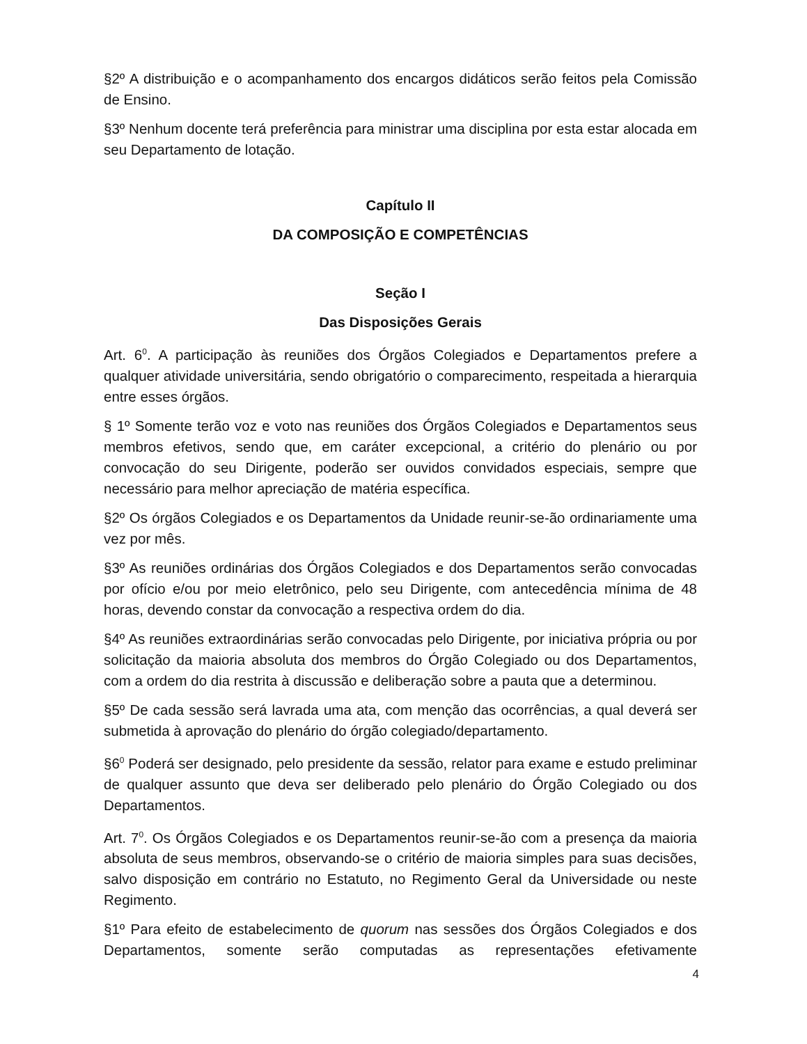§2º A distribuição e o acompanhamento dos encargos didáticos serão feitos pela Comissão de Ensino.
§3º Nenhum docente terá preferência para ministrar uma disciplina por esta estar alocada em seu Departamento de lotação.
Capítulo II
DA COMPOSIÇÃO E COMPETÊNCIAS
Seção I
Das Disposições Gerais
Art. 6<sup>0</sup>. A participação às reuniões dos Órgãos Colegiados e Departamentos prefere a qualquer atividade universitária, sendo obrigatório o comparecimento, respeitada a hierarquia entre esses órgãos.
§ 1º Somente terão voz e voto nas reuniões dos Órgãos Colegiados e Departamentos seus membros efetivos, sendo que, em caráter excepcional, a critério do plenário ou por convocação do seu Dirigente, poderão ser ouvidos convidados especiais, sempre que necessário para melhor apreciação de matéria específica.
§2º Os órgãos Colegiados e os Departamentos da Unidade reunir-se-ão ordinariamente uma vez por mês.
§3º As reuniões ordinárias dos Órgãos Colegiados e dos Departamentos serão convocadas por ofício e/ou por meio eletrônico, pelo seu Dirigente, com antecedência mínima de 48 horas, devendo constar da convocação a respectiva ordem do dia.
§4º As reuniões extraordinárias serão convocadas pelo Dirigente, por iniciativa própria ou por solicitação da maioria absoluta dos membros do Órgão Colegiado ou dos Departamentos, com a ordem do dia restrita à discussão e deliberação sobre a pauta que a determinou.
§5º De cada sessão será lavrada uma ata, com menção das ocorrências, a qual deverá ser submetida à aprovação do plenário do órgão colegiado/departamento.
§6<sup>0</sup> Poderá ser designado, pelo presidente da sessão, relator para exame e estudo preliminar de qualquer assunto que deva ser deliberado pelo plenário do Órgão Colegiado ou dos Departamentos.
Art. 7<sup>0</sup>. Os Órgãos Colegiados e os Departamentos reunir-se-ão com a presença da maioria absoluta de seus membros, observando-se o critério de maioria simples para suas decisões, salvo disposição em contrário no Estatuto, no Regimento Geral da Universidade ou neste Regimento.
§1º Para efeito de estabelecimento de quorum nas sessões dos Órgãos Colegiados e dos Departamentos, somente serão computadas as representações efetivamente
4